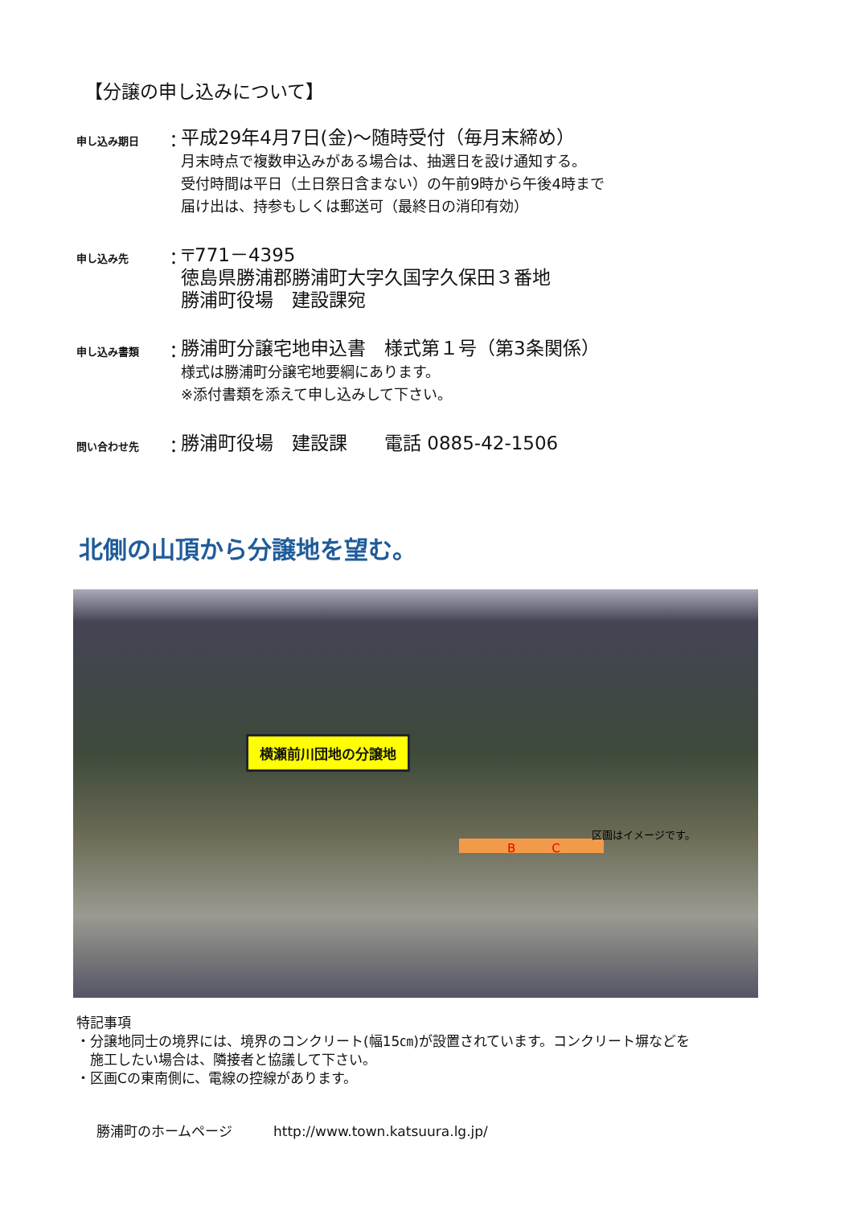【分譲の申し込みについて】
申し込み期日
：
平成29年4月7日(金)～随時受付（毎月末締め）
月末時点で複数申込みがある場合は、抽選日を設け通知する。
受付時間は平日（土日祭日含まない）の午前9時から午後4時まで
届け出は、持参もしくは郵送可（最終日の消印有効）
申し込み先
：
〒771－4395
徳島県勝浦郡勝浦町大字久国字久保田３番地
勝浦町役場　建設課宛
申し込み書類
：
勝浦町分譲宅地申込書　様式第１号（第3条関係）
様式は勝浦町分譲宅地要綱にあります。
※添付書類を添えて申し込みして下さい。
問い合わせ先
：
勝浦町役場　建設課　　電話 0885-42-1506
北側の山頂から分譲地を望む。
横瀬前川団地の分譲地
　　　　B　　　C
区画はイメージです。
特記事項
・分譲地同士の境界には、境界のコンクリート(幅15㎝)が設置されています。コンクリート塀などを
　施工したい場合は、隣接者と協議して下さい。
・区画Cの東南側に、電線の控線があります。
勝浦町のホームページ　　　http://www.town.katsuura.lg.jp/